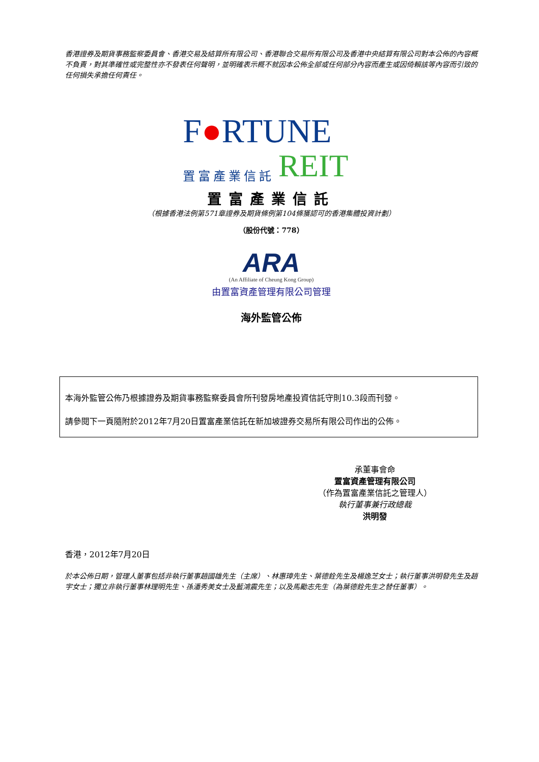香港證券及期貨事務監察委員會、香港交易及結算所有限公司、香港聯合交易所有限公司及香港中央結算有限公司對本公佈的內容概不負責，對其準確性或完整性亦不發表任何聲明，並明確表示概不就因本公佈全部或任何部分內容而產生或因倚賴該等內容而引致的任何損失承擔任何責任。
F●RTUNE
置富產業信託 REIT
置富產業信託
（根據香港法例第571章證券及期貨條例第104條獲認可的香港集體投資計劃）
（股份代號：778）
ARA
(An Affiliate of Cheung Kong Group)
由置富資產管理有限公司管理
海外監管公佈
本海外監管公佈乃根據證券及期貨事務監察委員會所刊發房地產投資信託守則10.3段而刊發。
請參閱下一頁隨附於2012年7月20日置富產業信託在新加坡證券交易所有限公司作出的公佈。
承董事會命
置富資產管理有限公司
（作為置富產業信託之管理人）
執行董事兼行政總裁
洪明發
香港，2012年7月20日
於本公佈日期，管理人董事包括非執行董事趙國雄先生（主席）、林惠璋先生、葉德銓先生及楊逸芝女士；執行董事洪明發先生及趙宇女士；獨立非執行董事林理明先生、孫潘秀美女士及藍鴻震先生；以及馬勵志先生（為葉德銓先生之替任董事）。